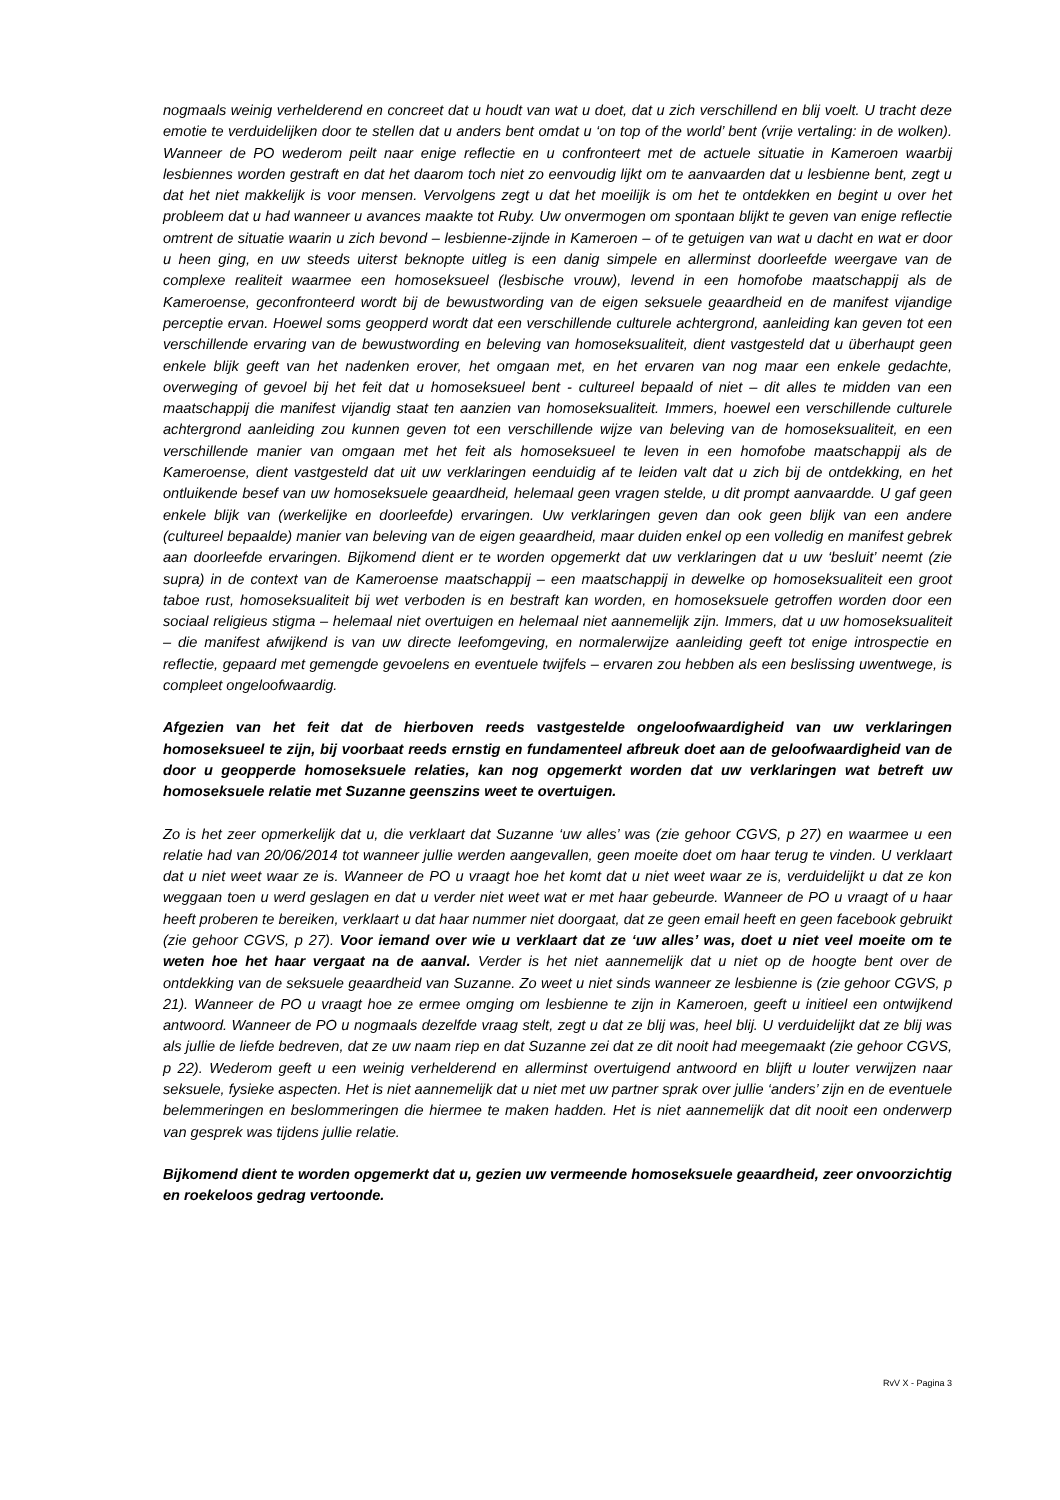nogmaals weinig verhelderend en concreet dat u houdt van wat u doet, dat u zich verschillend en blij voelt. U tracht deze emotie te verduidelijken door te stellen dat u anders bent omdat u ‘on top of the world’ bent (vrije vertaling: in de wolken). Wanneer de PO wederom peilt naar enige reflectie en u confronteert met de actuele situatie in Kameroen waarbij lesbiennes worden gestraft en dat het daarom toch niet zo eenvoudig lijkt om te aanvaarden dat u lesbienne bent, zegt u dat het niet makkelijk is voor mensen. Vervolgens zegt u dat het moeilijk is om het te ontdekken en begint u over het probleem dat u had wanneer u avances maakte tot Ruby. Uw onvermogen om spontaan blijkt te geven van enige reflectie omtrent de situatie waarin u zich bevond – lesbienne-zijnde in Kameroen – of te getuigen van wat u dacht en wat er door u heen ging, en uw steeds uiterst beknopte uitleg is een danig simpele en allerminst doorleefde weergave van de complexe realiteit waarmee een homoseksueel (lesbische vrouw), levend in een homofobe maatschappij als de Kameroense, geconfronteerd wordt bij de bewustwording van de eigen seksuele geaardheid en de manifest vijandige perceptie ervan. Hoewel soms geopperd wordt dat een verschillende culturele achtergrond, aanleiding kan geven tot een verschillende ervaring van de bewustwording en beleving van homoseksualiteit, dient vastgesteld dat u überhaupt geen enkele blijk geeft van het nadenken erover, het omgaan met, en het ervaren van nog maar een enkele gedachte, overweging of gevoel bij het feit dat u homoseksueel bent - cultureel bepaald of niet – dit alles te midden van een maatschappij die manifest vijandig staat ten aanzien van homoseksualiteit. Immers, hoewel een verschillende culturele achtergrond aanleiding zou kunnen geven tot een verschillende wijze van beleving van de homoseksualiteit, en een verschillende manier van omgaan met het feit als homoseksueel te leven in een homofobe maatschappij als de Kameroense, dient vastgesteld dat uit uw verklaringen eenduidig af te leiden valt dat u zich bij de ontdekking, en het ontluikende besef van uw homoseksuele geaardheid, helemaal geen vragen stelde, u dit prompt aanvaardde. U gaf geen enkele blijk van (werkelijke en doorleefde) ervaringen. Uw verklaringen geven dan ook geen blijk van een andere (cultureel bepaalde) manier van beleving van de eigen geaardheid, maar duiden enkel op een volledig en manifest gebrek aan doorleefde ervaringen. Bijkomend dient er te worden opgemerkt dat uw verklaringen dat u uw ‘besluit’ neemt (zie supra) in de context van de Kameroense maatschappij – een maatschappij in dewelke op homoseksualiteit een groot taboe rust, homoseksualiteit bij wet verboden is en bestraft kan worden, en homoseksuele getroffen worden door een sociaal religieus stigma – helemaal niet overtuigen en helemaal niet aannemelijk zijn. Immers, dat u uw homoseksualiteit – die manifest afwijkend is van uw directe leefomgeving, en normalerwijze aanleiding geeft tot enige introspectie en reflectie, gepaard met gemengde gevoelens en eventuele twijfels – ervaren zou hebben als een beslissing uwentwege, is compleet ongeloofwaardig.
Afgezien van het feit dat de hierboven reeds vastgestelde ongeloofwaardigheid van uw verklaringen homoseksueel te zijn, bij voorbaat reeds ernstig en fundamenteel afbreuk doet aan de geloofwaardigheid van de door u geopperde homoseksuele relaties, kan nog opgemerkt worden dat uw verklaringen wat betreft uw homoseksuele relatie met Suzanne geenszins weet te overtuigen.
Zo is het zeer opmerkelijk dat u, die verklaart dat Suzanne ‘uw alles’ was (zie gehoor CGVS, p 27) en waarmee u een relatie had van 20/06/2014 tot wanneer jullie werden aangevallen, geen moeite doet om haar terug te vinden. U verklaart dat u niet weet waar ze is. Wanneer de PO u vraagt hoe het komt dat u niet weet waar ze is, verduidelijkt u dat ze kon weggaan toen u werd geslagen en dat u verder niet weet wat er met haar gebeurde. Wanneer de PO u vraagt of u haar heeft proberen te bereiken, verklaart u dat haar nummer niet doorgaat, dat ze geen email heeft en geen facebook gebruikt (zie gehoor CGVS, p 27). Voor iemand over wie u verklaart dat ze ‘uw alles’ was, doet u niet veel moeite om te weten hoe het haar vergaat na de aanval. Verder is het niet aannemelijk dat u niet op de hoogte bent over de ontdekking van de seksuele geaardheid van Suzanne. Zo weet u niet sinds wanneer ze lesbienne is (zie gehoor CGVS, p 21). Wanneer de PO u vraagt hoe ze ermee omging om lesbienne te zijn in Kameroen, geeft u initieel een ontwijkend antwoord. Wanneer de PO u nogmaals dezelfde vraag stelt, zegt u dat ze blij was, heel blij. U verduidelijkt dat ze blij was als jullie de liefde bedreven, dat ze uw naam riep en dat Suzanne zei dat ze dit nooit had meegemaakt (zie gehoor CGVS, p 22). Wederom geeft u een weinig verhelderend en allerminst overtuigend antwoord en blijft u louter verwijzen naar seksuele, fysieke aspecten. Het is niet aannemelijk dat u niet met uw partner sprak over jullie ‘anders’ zijn en de eventuele belemmeringen en beslommeringen die hiermee te maken hadden. Het is niet aannemelijk dat dit nooit een onderwerp van gesprek was tijdens jullie relatie.
Bijkomend dient te worden opgemerkt dat u, gezien uw vermeende homoseksuele geaardheid, zeer onvoorzichtig en roekeloos gedrag vertoonde.
RvV X - Pagina 3